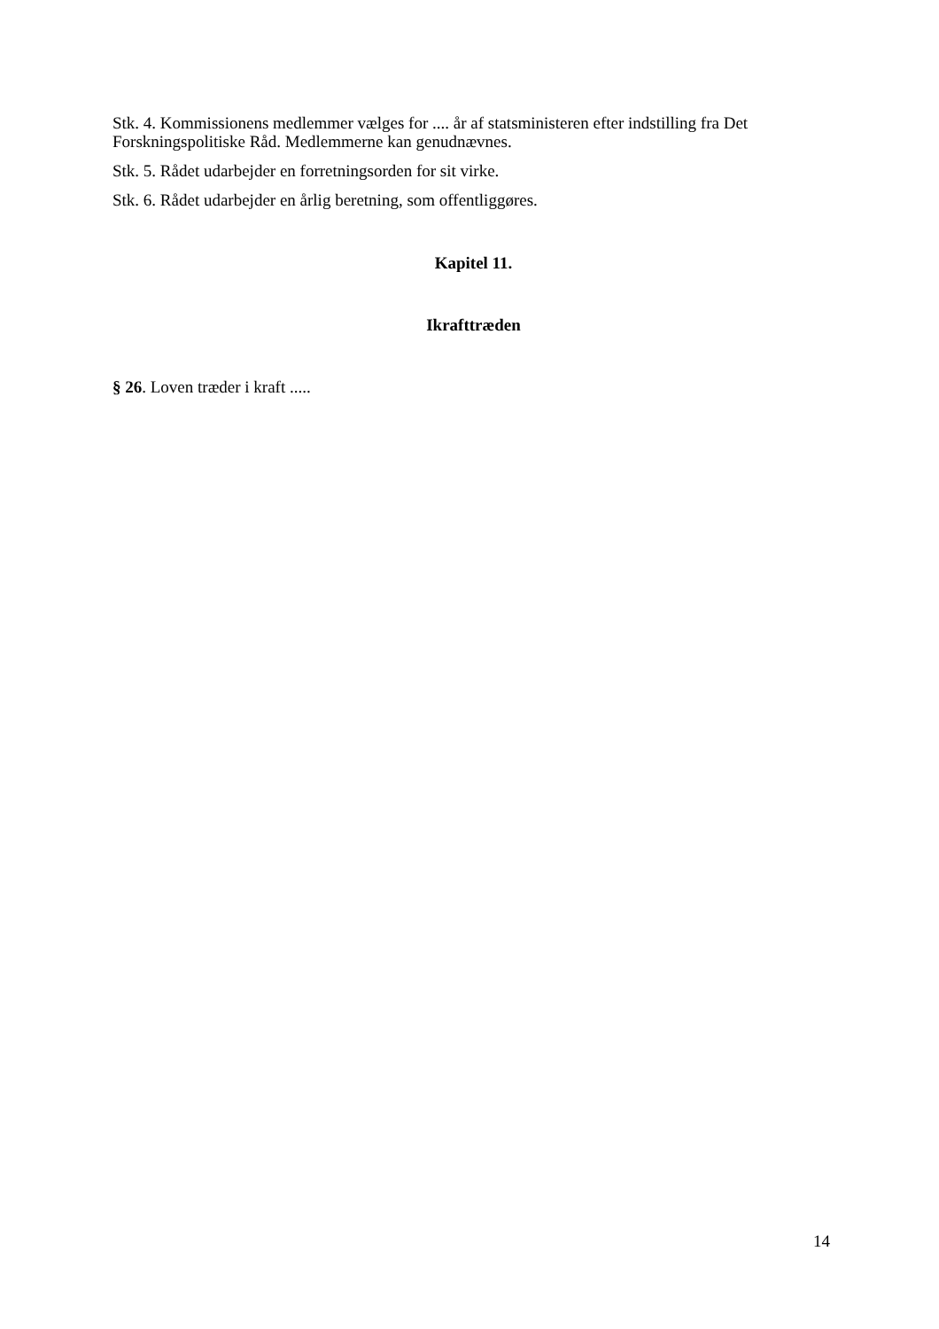Stk. 4. Kommissionens medlemmer vælges for .... år af statsministeren efter indstilling fra Det Forskningspolitiske Råd. Medlemmerne kan genudnævnes.
Stk. 5. Rådet udarbejder en forretningsorden for sit virke.
Stk. 6. Rådet udarbejder en årlig beretning, som offentliggøres.
Kapitel 11.
Ikrafttræden
§ 26. Loven træder i kraft .....
14